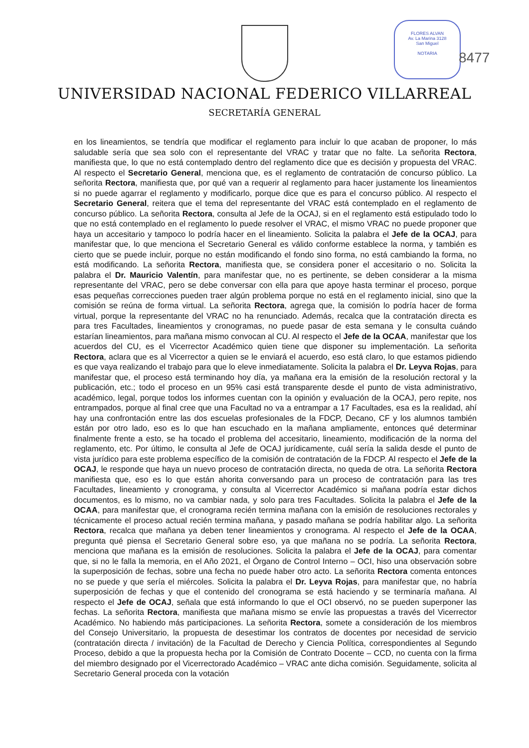FLORES ALVAN
Av. La Marina 3128
San Miguel
NOTARIA
8477
UNIVERSIDAD NACIONAL FEDERICO VILLARREAL
SECRETARÍA GENERAL
en los lineamientos, se tendría que modificar el reglamento para incluir lo que acaban de proponer, lo más saludable sería que sea solo con el representante del VRAC y tratar que no falte. La señorita Rectora, manifiesta que, lo que no está contemplado dentro del reglamento dice que es decisión y propuesta del VRAC. Al respecto el Secretario General, menciona que, es el reglamento de contratación de concurso público. La señorita Rectora, manifiesta que, por qué van a requerir al reglamento para hacer justamente los lineamientos si no puede agarrar el reglamento y modificarlo, porque dice que es para el concurso público. Al respecto el Secretario General, reitera que el tema del representante del VRAC está contemplado en el reglamento de concurso público. La señorita Rectora, consulta al Jefe de la OCAJ, si en el reglamento está estipulado todo lo que no está contemplado en el reglamento lo puede resolver el VRAC, el mismo VRAC no puede proponer que haya un accesitario y tampoco lo podría hacer en el lineamiento. Solicita la palabra el Jefe de la OCAJ, para manifestar que, lo que menciona el Secretario General es válido conforme establece la norma, y también es cierto que se puede incluir, porque no están modificando el fondo sino forma, no está cambiando la forma, no está modificando. La señorita Rectora, manifiesta que, se considera poner el accesitario o no. Solicita la palabra el Dr. Mauricio Valentín, para manifestar que, no es pertinente, se deben considerar a la misma representante del VRAC, pero se debe conversar con ella para que apoye hasta terminar el proceso, porque esas pequeñas correcciones pueden traer algún problema porque no está en el reglamento inicial, sino que la comisión se reúna de forma virtual. La señorita Rectora, agrega que, la comisión lo podría hacer de forma virtual, porque la representante del VRAC no ha renunciado. Además, recalca que la contratación directa es para tres Facultades, lineamientos y cronogramas, no puede pasar de esta semana y le consulta cuándo estarían lineamientos, para mañana mismo convocan al CU. Al respecto el Jefe de la OCAA, manifestar que los acuerdos del CU, es el Vicerrector Académico quien tiene que disponer su implementación. La señorita Rectora, aclara que es al Vicerrector a quien se le enviará el acuerdo, eso está claro, lo que estamos pidiendo es que vaya realizando el trabajo para que lo eleve inmediatamente. Solicita la palabra el Dr. Leyva Rojas, para manifestar que, el proceso está terminando hoy día, ya mañana era la emisión de la resolución rectoral y la publicación, etc.; todo el proceso en un 95% casi está transparente desde el punto de vista administrativo, académico, legal, porque todos los informes cuentan con la opinión y evaluación de la OCAJ, pero repite, nos entrampados, porque al final cree que una Facultad no va a entrampar a 17 Facultades, esa es la realidad, ahí hay una confrontación entre las dos escuelas profesionales de la FDCP, Decano, CF y los alumnos también están por otro lado, eso es lo que han escuchado en la mañana ampliamente, entonces qué determinar finalmente frente a esto, se ha tocado el problema del accesitario, lineamiento, modificación de la norma del reglamento, etc. Por último, le consulta al Jefe de OCAJ jurídicamente, cuál sería la salida desde el punto de vista jurídico para este problema específico de la comisión de contratación de la FDCP. Al respecto el Jefe de la OCAJ, le responde que haya un nuevo proceso de contratación directa, no queda de otra. La señorita Rectora manifiesta que, eso es lo que están ahorita conversando para un proceso de contratación para las tres Facultades, lineamiento y cronograma, y consulta al Vicerrector Académico si mañana podría estar dichos documentos, es lo mismo, no va cambiar nada, y solo para tres Facultades. Solicita la palabra el Jefe de la OCAA, para manifestar que, el cronograma recién termina mañana con la emisión de resoluciones rectorales y técnicamente el proceso actual recién termina mañana, y pasado mañana se podría habilitar algo. La señorita Rectora, recalca que mañana ya deben tener lineamientos y cronograma. Al respecto el Jefe de la OCAA, pregunta qué piensa el Secretario General sobre eso, ya que mañana no se podría. La señorita Rectora, menciona que mañana es la emisión de resoluciones. Solicita la palabra el Jefe de la OCAJ, para comentar que, si no le falla la memoria, en el Año 2021, el Órgano de Control Interno – OCI, hiso una observación sobre la superposición de fechas, sobre una fecha no puede haber otro acto. La señorita Rectora comenta entonces no se puede y que sería el miércoles. Solicita la palabra el Dr. Leyva Rojas, para manifestar que, no habría superposición de fechas y que el contenido del cronograma se está haciendo y se terminaría mañana. Al respecto el Jefe de OCAJ, señala que está informando lo que el OCI observó, no se pueden superponer las fechas. La señorita Rectora, manifiesta que mañana mismo se envíe las propuestas a través del Vicerrector Académico. No habiendo más participaciones. La señorita Rectora, somete a consideración de los miembros del Consejo Universitario, la propuesta de desestimar los contratos de docentes por necesidad de servicio (contratación directa / invitación) de la Facultad de Derecho y Ciencia Política, correspondientes al Segundo Proceso, debido a que la propuesta hecha por la Comisión de Contrato Docente – CCD, no cuenta con la firma del miembro designado por el Vicerrectorado Académico – VRAC ante dicha comisión. Seguidamente, solicita al Secretario General proceda con la votación